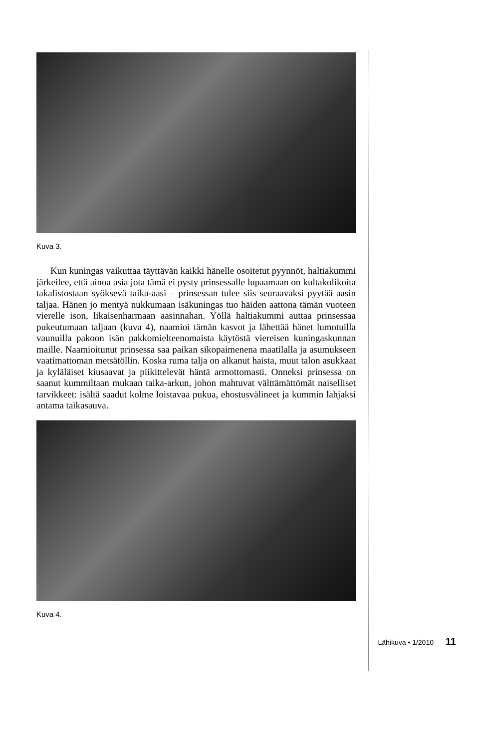Kuva 3.
Kun kuningas vaikuttaa täyttävän kaikki hänelle osoitetut pyynnöt, haltiakummi järkeilee, että ainoa asia jota tämä ei pysty prinsessalle lupaamaan on kultakolikoita takalistostaan syöksevä taika-aasi – prinsessan tulee siis seuraavaksi pyytää aasin taljaa. Hänen jo mentyä nukkumaan isäkuningas tuo häiden aattona tämän vuoteen vierelle ison, likaisenharmaan aasinnahan. Yöllä haltiakummi auttaa prinsessaa pukeutumaan taljaan (kuva 4), naamioi tämän kasvot ja lähettää hänet lumotuilla vaunuilla pakoon isän pakkomielteenomaista käytöstä viereisen kuningaskunnan maille. Naamioitunut prinsessa saa paikan sikopaimenena maatilalla ja asumukseen vaatimattoman metsätöllin. Koska ruma talja on alkanut haista, muut talon asukkaat ja kyläläiset kiusaavat ja piikittelevät häntä armottomasti. Onneksi prinsessa on saanut kummiltaan mukaan taika-arkun, johon mahtuvat välttämättömät naiselliset tarvikkeet: isältä saadut kolme loistavaa pukua, ehostusvälineet ja kummin lahjaksi antama taikasauva.
Kuva 4.
Lähikuva • 1/2010 11